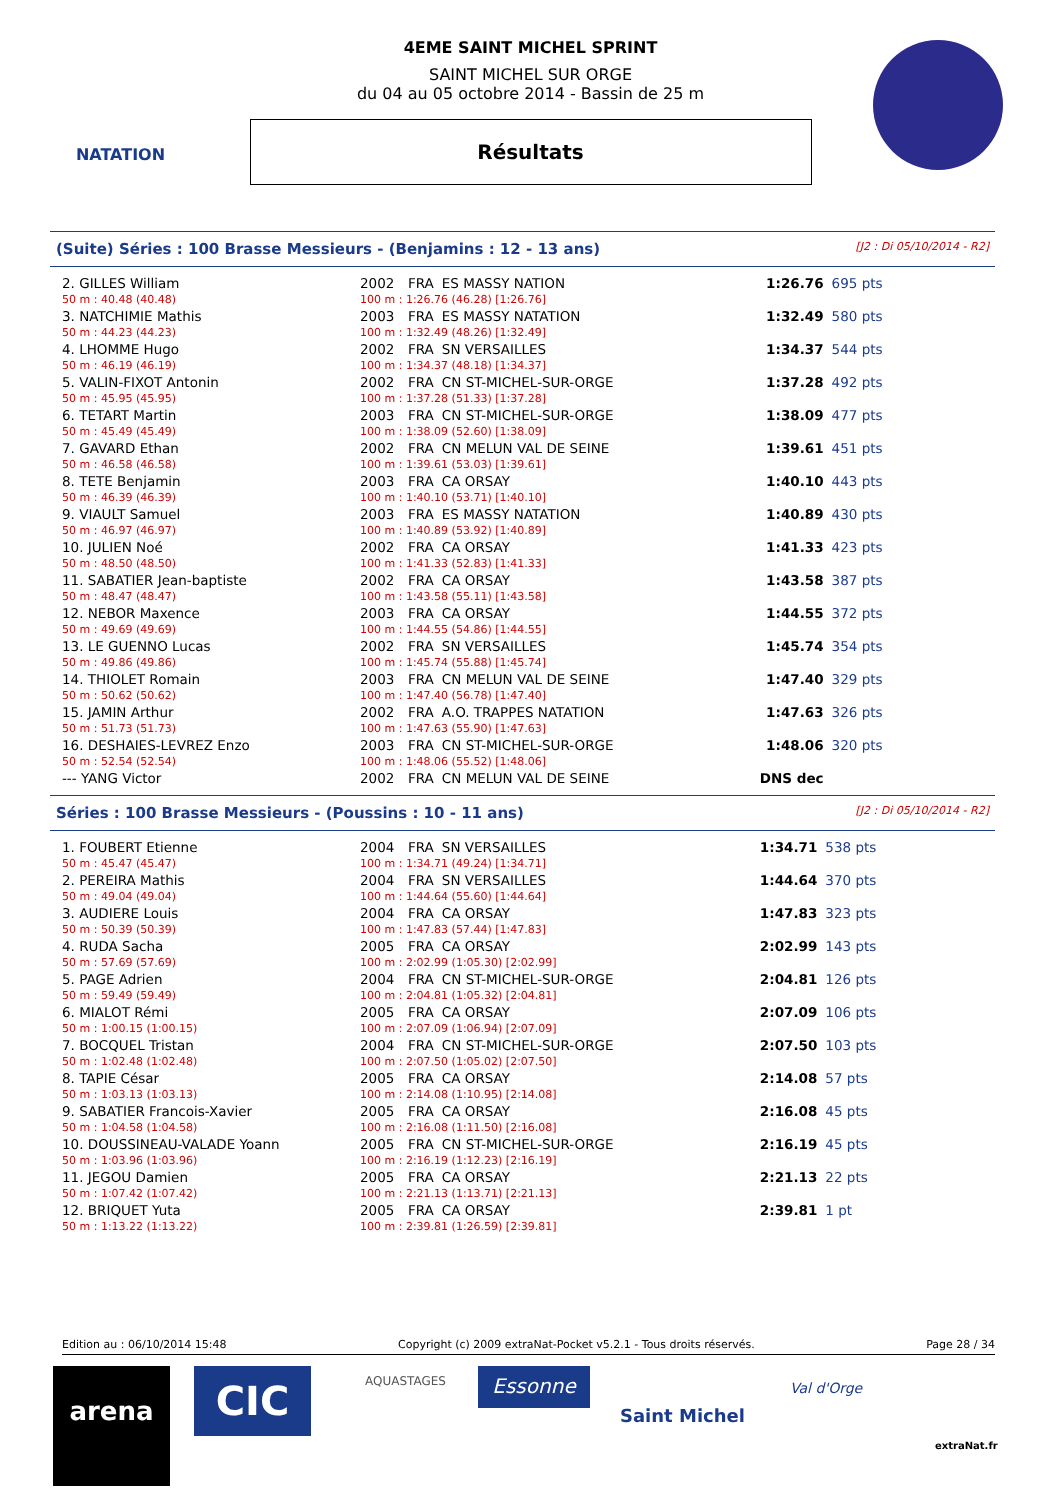NATATION
4EME SAINT MICHEL SPRINT
SAINT MICHEL SUR ORGE
du 04 au 05 octobre 2014 - Bassin de 25 m
Résultats
(Suite) Séries : 100 Brasse Messieurs - (Benjamins : 12 - 13 ans) [J2 : Di 05/10/2014 - R2]
| 2. GILLES William | 2002 | FRA | ES MASSY NATION | 1:26.76 | 695 pts |
| 50 m : 40.48 (40.48) | 100 m : 1:26.76 (46.28) [1:26.76] | | | | |
| 3. NATCHIMIE Mathis | 2003 | FRA | ES MASSY NATATION | 1:32.49 | 580 pts |
| 50 m : 44.23 (44.23) | 100 m : 1:32.49 (48.26) [1:32.49] | | | | |
| 4. LHOMME Hugo | 2002 | FRA | SN VERSAILLES | 1:34.37 | 544 pts |
| 50 m : 46.19 (46.19) | 100 m : 1:34.37 (48.18) [1:34.37] | | | | |
| 5. VALIN-FIXOT Antonin | 2002 | FRA | CN ST-MICHEL-SUR-ORGE | 1:37.28 | 492 pts |
| 50 m : 45.95 (45.95) | 100 m : 1:37.28 (51.33) [1:37.28] | | | | |
| 6. TETART Martin | 2003 | FRA | CN ST-MICHEL-SUR-ORGE | 1:38.09 | 477 pts |
| 50 m : 45.49 (45.49) | 100 m : 1:38.09 (52.60) [1:38.09] | | | | |
| 7. GAVARD Ethan | 2002 | FRA | CN MELUN VAL DE SEINE | 1:39.61 | 451 pts |
| 50 m : 46.58 (46.58) | 100 m : 1:39.61 (53.03) [1:39.61] | | | | |
| 8. TETE Benjamin | 2003 | FRA | CA ORSAY | 1:40.10 | 443 pts |
| 50 m : 46.39 (46.39) | 100 m : 1:40.10 (53.71) [1:40.10] | | | | |
| 9. VIAULT Samuel | 2003 | FRA | ES MASSY NATATION | 1:40.89 | 430 pts |
| 50 m : 46.97 (46.97) | 100 m : 1:40.89 (53.92) [1:40.89] | | | | |
| 10. JULIEN Noé | 2002 | FRA | CA ORSAY | 1:41.33 | 423 pts |
| 50 m : 48.50 (48.50) | 100 m : 1:41.33 (52.83) [1:41.33] | | | | |
| 11. SABATIER Jean-baptiste | 2002 | FRA | CA ORSAY | 1:43.58 | 387 pts |
| 50 m : 48.47 (48.47) | 100 m : 1:43.58 (55.11) [1:43.58] | | | | |
| 12. NEBOR Maxence | 2003 | FRA | CA ORSAY | 1:44.55 | 372 pts |
| 50 m : 49.69 (49.69) | 100 m : 1:44.55 (54.86) [1:44.55] | | | | |
| 13. LE GUENNO Lucas | 2002 | FRA | SN VERSAILLES | 1:45.74 | 354 pts |
| 50 m : 49.86 (49.86) | 100 m : 1:45.74 (55.88) [1:45.74] | | | | |
| 14. THIOLET Romain | 2003 | FRA | CN MELUN VAL DE SEINE | 1:47.40 | 329 pts |
| 50 m : 50.62 (50.62) | 100 m : 1:47.40 (56.78) [1:47.40] | | | | |
| 15. JAMIN Arthur | 2002 | FRA | A.O. TRAPPES NATATION | 1:47.63 | 326 pts |
| 50 m : 51.73 (51.73) | 100 m : 1:47.63 (55.90) [1:47.63] | | | | |
| 16. DESHAIES-LEVREZ Enzo | 2003 | FRA | CN ST-MICHEL-SUR-ORGE | 1:48.06 | 320 pts |
| 50 m : 52.54 (52.54) | 100 m : 1:48.06 (55.52) [1:48.06] | | | | |
| --- YANG Victor | 2002 | FRA | CN MELUN VAL DE SEINE | DNS dec | |
Séries : 100 Brasse Messieurs - (Poussins : 10 - 11 ans) [J2 : Di 05/10/2014 - R2]
| 1. FOUBERT Etienne | 2004 | FRA | SN VERSAILLES | 1:34.71 | 538 pts |
| 50 m : 45.47 (45.47) | 100 m : 1:34.71 (49.24) [1:34.71] | | | | |
| 2. PEREIRA Mathis | 2004 | FRA | SN VERSAILLES | 1:44.64 | 370 pts |
| 50 m : 49.04 (49.04) | 100 m : 1:44.64 (55.60) [1:44.64] | | | | |
| 3. AUDIERE Louis | 2004 | FRA | CA ORSAY | 1:47.83 | 323 pts |
| 50 m : 50.39 (50.39) | 100 m : 1:47.83 (57.44) [1:47.83] | | | | |
| 4. RUDA Sacha | 2005 | FRA | CA ORSAY | 2:02.99 | 143 pts |
| 50 m : 57.69 (57.69) | 100 m : 2:02.99 (1:05.30) [2:02.99] | | | | |
| 5. PAGE Adrien | 2004 | FRA | CN ST-MICHEL-SUR-ORGE | 2:04.81 | 126 pts |
| 50 m : 59.49 (59.49) | 100 m : 2:04.81 (1:05.32) [2:04.81] | | | | |
| 6. MIALOT Rémi | 2005 | FRA | CA ORSAY | 2:07.09 | 106 pts |
| 50 m : 1:00.15 (1:00.15) | 100 m : 2:07.09 (1:06.94) [2:07.09] | | | | |
| 7. BOCQUEL Tristan | 2004 | FRA | CN ST-MICHEL-SUR-ORGE | 2:07.50 | 103 pts |
| 50 m : 1:02.48 (1:02.48) | 100 m : 2:07.50 (1:05.02) [2:07.50] | | | | |
| 8. TAPIE César | 2005 | FRA | CA ORSAY | 2:14.08 | 57 pts |
| 50 m : 1:03.13 (1:03.13) | 100 m : 2:14.08 (1:10.95) [2:14.08] | | | | |
| 9. SABATIER Francois-Xavier | 2005 | FRA | CA ORSAY | 2:16.08 | 45 pts |
| 50 m : 1:04.58 (1:04.58) | 100 m : 2:16.08 (1:11.50) [2:16.08] | | | | |
| 10. DOUSSINEAU-VALADE Yoann | 2005 | FRA | CN ST-MICHEL-SUR-ORGE | 2:16.19 | 45 pts |
| 50 m : 1:03.96 (1:03.96) | 100 m : 2:16.19 (1:12.23) [2:16.19] | | | | |
| 11. JEGOU Damien | 2005 | FRA | CA ORSAY | 2:21.13 | 22 pts |
| 50 m : 1:07.42 (1:07.42) | 100 m : 2:21.13 (1:13.71) [2:21.13] | | | | |
| 12. BRIQUET Yuta | 2005 | FRA | CA ORSAY | 2:39.81 | 1 pt |
| 50 m : 1:13.22 (1:13.22) | 100 m : 2:39.81 (1:26.59) [2:39.81] | | | | |
Edition au : 06/10/2014 15:48 Copyright (c) 2009 extraNat-Pocket v5.2.1 - Tous droits réservés. Page 28 / 34
arena CIC AQUASTAGES Essonne
Saint Michel
Val d'Orge
extraNat.fr